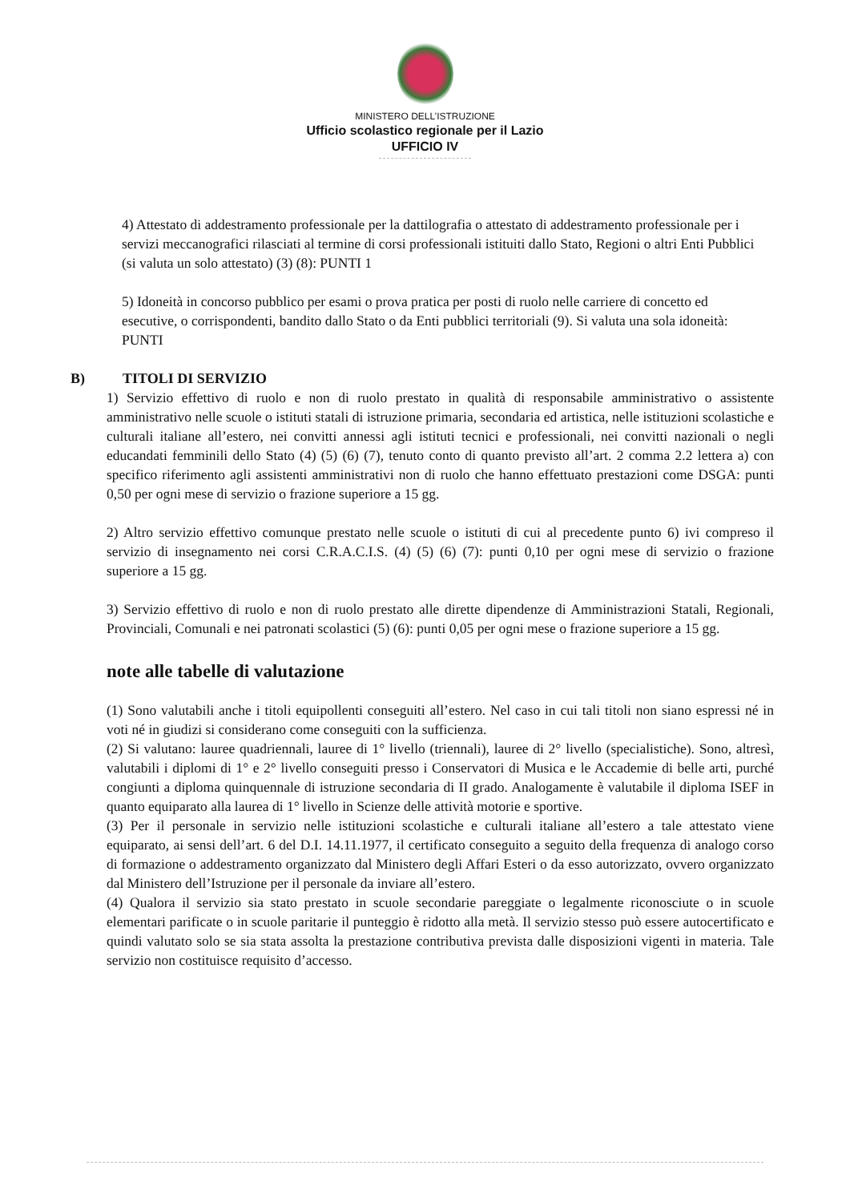MINISTERO DELL’ISTRUZIONE
Ufficio scolastico regionale per il Lazio
UFFICIO IV
4) Attestato di addestramento professionale per la dattilografia o attestato di addestramento professionale per i servizi meccanografici rilasciati al termine di corsi professionali istituiti dallo Stato, Regioni o altri Enti Pubblici (si valuta un solo attestato) (3) (8): PUNTI 1
5) Idoneità in concorso pubblico per esami o prova pratica per posti di ruolo nelle carriere di concetto ed esecutive, o corrispondenti, bandito dallo Stato o da Enti pubblici territoriali (9). Si valuta una sola idoneità: PUNTI
B) TITOLI DI SERVIZIO
1) Servizio effettivo di ruolo e non di ruolo prestato in qualità di responsabile amministrativo o assistente amministrativo nelle scuole o istituti statali di istruzione primaria, secondaria ed artistica, nelle istituzioni scolastiche e culturali italiane all’estero, nei convitti annessi agli istituti tecnici e professionali, nei convitti nazionali o negli educandati femminili dello Stato (4) (5) (6) (7), tenuto conto di quanto previsto all’art. 2 comma 2.2 lettera a) con specifico riferimento agli assistenti amministrativi non di ruolo che hanno effettuato prestazioni come DSGA: punti 0,50 per ogni mese di servizio o frazione superiore a 15 gg.
2) Altro servizio effettivo comunque prestato nelle scuole o istituti di cui al precedente punto 6) ivi compreso il servizio di insegnamento nei corsi C.R.A.C.I.S. (4) (5) (6) (7): punti 0,10 per ogni mese di servizio o frazione superiore a 15 gg.
3) Servizio effettivo di ruolo e non di ruolo prestato alle dirette dipendenze di Amministrazioni Statali, Regionali, Provinciali, Comunali e nei patronati scolastici (5) (6): punti 0,05 per ogni mese o frazione superiore a 15 gg.
note alle tabelle di valutazione
(1) Sono valutabili anche i titoli equipollenti conseguiti all’estero. Nel caso in cui tali titoli non siano espressi né in voti né in giudizi si considerano come conseguiti con la sufficienza.
(2) Si valutano: lauree quadriennali, lauree di 1° livello (triennali), lauree di 2° livello (specialistiche). Sono, altresì, valutabili i diplomi di 1° e 2° livello conseguiti presso i Conservatori di Musica e le Accademie di belle arti, purché congiunti a diploma quinquennale di istruzione secondaria di II grado. Analogamente è valutabile il diploma ISEF in quanto equiparato alla laurea di 1° livello in Scienze delle attività motorie e sportive.
(3) Per il personale in servizio nelle istituzioni scolastiche e culturali italiane all’estero a tale attestato viene equiparato, ai sensi dell’art. 6 del D.I. 14.11.1977, il certificato conseguito a seguito della frequenza di analogo corso di formazione o addestramento organizzato dal Ministero degli Affari Esteri o da esso autorizzato, ovvero organizzato dal Ministero dell’Istruzione per il personale da inviare all’estero.
(4) Qualora il servizio sia stato prestato in scuole secondarie pareggiate o legalmente riconosciute o in scuole elementari parificate o in scuole paritarie il punteggio è ridotto alla metà. Il servizio stesso può essere autocertificato e quindi valutato solo se sia stata assolta la prestazione contributiva prevista dalle disposizioni vigenti in materia. Tale servizio non costituisce requisito d’accesso.